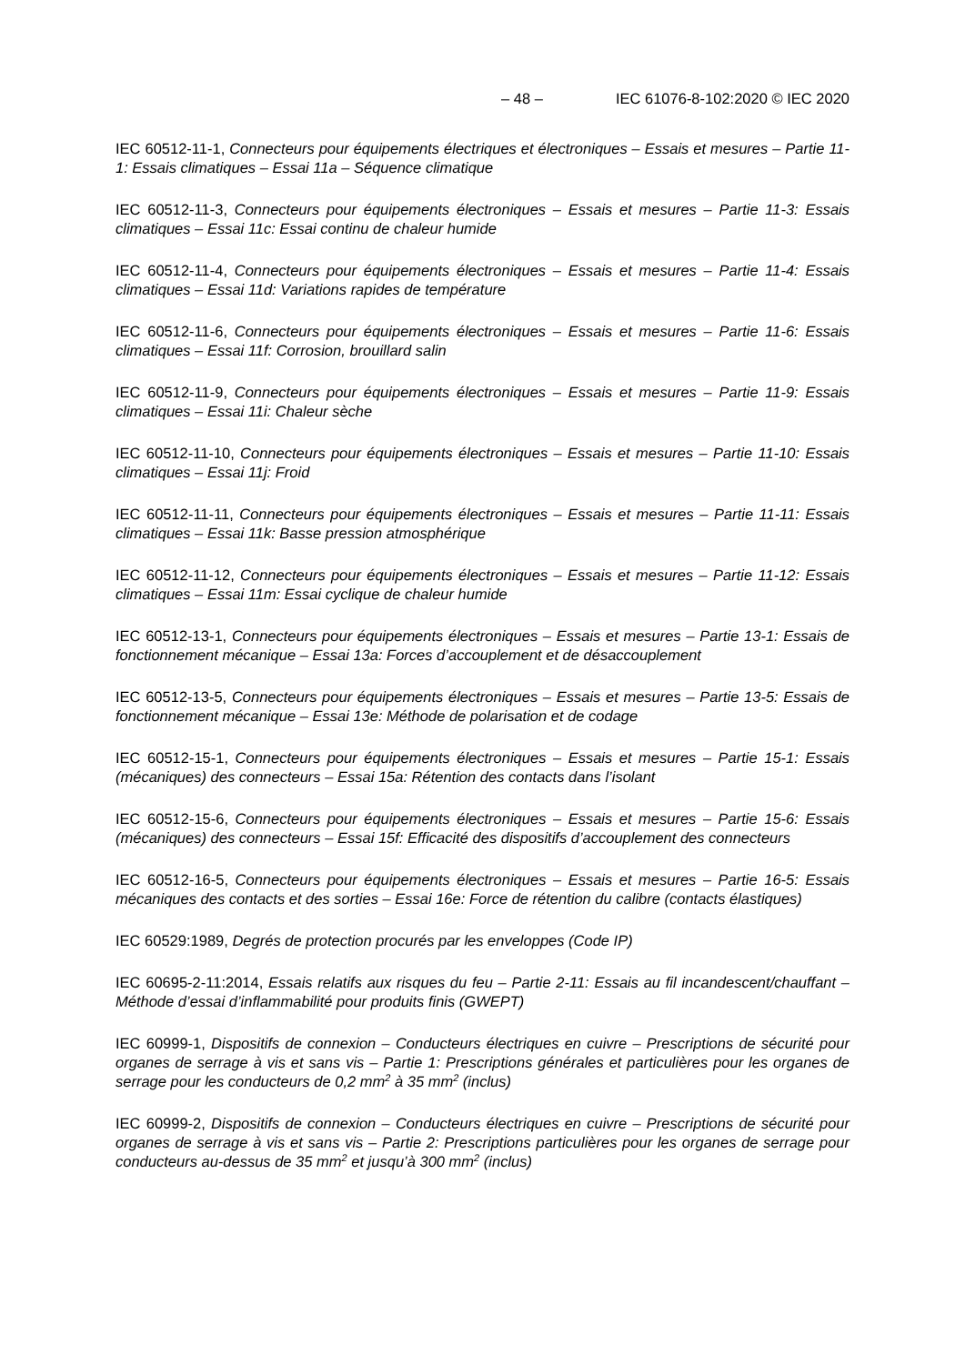– 48 – IEC 61076-8-102:2020 © IEC 2020
IEC 60512-11-1, Connecteurs pour équipements électriques et électroniques – Essais et mesures – Partie 11-1: Essais climatiques – Essai 11a – Séquence climatique
IEC 60512-11-3, Connecteurs pour équipements électroniques – Essais et mesures – Partie 11-3: Essais climatiques – Essai 11c: Essai continu de chaleur humide
IEC 60512-11-4, Connecteurs pour équipements électroniques – Essais et mesures – Partie 11-4: Essais climatiques – Essai 11d: Variations rapides de température
IEC 60512-11-6, Connecteurs pour équipements électroniques – Essais et mesures – Partie 11-6: Essais climatiques – Essai 11f: Corrosion, brouillard salin
IEC 60512-11-9, Connecteurs pour équipements électroniques – Essais et mesures – Partie 11-9: Essais climatiques – Essai 11i: Chaleur sèche
IEC 60512-11-10, Connecteurs pour équipements électroniques – Essais et mesures – Partie 11-10: Essais climatiques – Essai 11j: Froid
IEC 60512-11-11, Connecteurs pour équipements électroniques – Essais et mesures – Partie 11-11: Essais climatiques – Essai 11k: Basse pression atmosphérique
IEC 60512-11-12, Connecteurs pour équipements électroniques – Essais et mesures – Partie 11-12: Essais climatiques – Essai 11m: Essai cyclique de chaleur humide
IEC 60512-13-1, Connecteurs pour équipements électroniques – Essais et mesures – Partie 13-1: Essais de fonctionnement mécanique – Essai 13a: Forces d’accouplement et de désaccouplement
IEC 60512-13-5, Connecteurs pour équipements électroniques – Essais et mesures – Partie 13-5: Essais de fonctionnement mécanique – Essai 13e: Méthode de polarisation et de codage
IEC 60512-15-1, Connecteurs pour équipements électroniques – Essais et mesures – Partie 15-1: Essais (mécaniques) des connecteurs – Essai 15a: Rétention des contacts dans l’isolant
IEC 60512-15-6, Connecteurs pour équipements électroniques – Essais et mesures – Partie 15-6: Essais (mécaniques) des connecteurs – Essai 15f: Efficacité des dispositifs d’accouplement des connecteurs
IEC 60512-16-5, Connecteurs pour équipements électroniques – Essais et mesures – Partie 16-5: Essais mécaniques des contacts et des sorties – Essai 16e: Force de rétention du calibre (contacts élastiques)
IEC 60529:1989, Degrés de protection procurés par les enveloppes (Code IP)
IEC 60695-2-11:2014, Essais relatifs aux risques du feu – Partie 2-11: Essais au fil incandescent/chauffant – Méthode d’essai d’inflammabilité pour produits finis (GWEPT)
IEC 60999-1, Dispositifs de connexion – Conducteurs électriques en cuivre – Prescriptions de sécurité pour organes de serrage à vis et sans vis – Partie 1: Prescriptions générales et particulières pour les organes de serrage pour les conducteurs de 0,2 mm<sup>2</sup> à 35 mm<sup>2</sup> (inclus)
IEC 60999-2, Dispositifs de connexion – Conducteurs électriques en cuivre – Prescriptions de sécurité pour organes de serrage à vis et sans vis – Partie 2: Prescriptions particulières pour les organes de serrage pour conducteurs au-dessus de 35 mm<sup>2</sup> et jusqu’à 300 mm<sup>2</sup> (inclus)